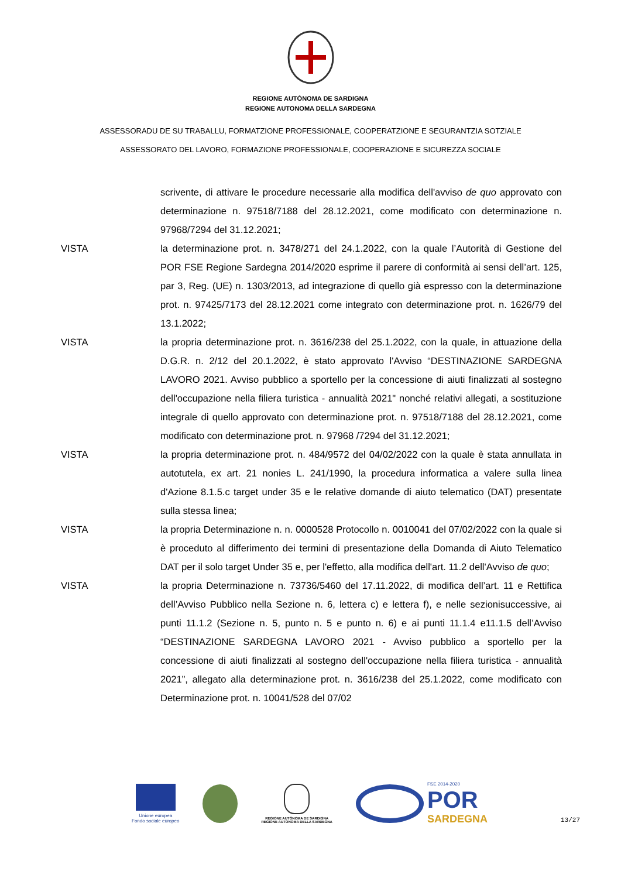REGIONE AUTÒNOMA DE SARDIGNA
REGIONE AUTONOMA DELLA SARDEGNA
ASSESSORADU DE SU TRABALLU, FORMATZIONE PROFESSIONALE, COOPERATZIONE E SEGURANTZIA SOTZIALE
ASSESSORATO DEL LAVORO, FORMAZIONE PROFESSIONALE, COOPERAZIONE E SICUREZZA SOCIALE
scrivente, di attivare le procedure necessarie alla modifica dell'avviso de quo approvato con determinazione n. 97518/7188 del 28.12.2021, come modificato con determinazione n. 97968/7294 del 31.12.2021;
VISTA la determinazione prot. n. 3478/271 del 24.1.2022, con la quale l’Autorità di Gestione del POR FSE Regione Sardegna 2014/2020 esprime il parere di conformità ai sensi dell’art. 125, par 3, Reg. (UE) n. 1303/2013, ad integrazione di quello già espresso con la determinazione prot. n. 97425/7173 del 28.12.2021 come integrato con determinazione prot. n. 1626/79 del 13.1.2022;
VISTA la propria determinazione prot. n. 3616/238 del 25.1.2022, con la quale, in attuazione della D.G.R. n. 2/12 del 20.1.2022, è stato approvato l'Avviso “DESTINAZIONE SARDEGNA LAVORO 2021. Avviso pubblico a sportello per la concessione di aiuti finalizzati al sostegno dell'occupazione nella filiera turistica - annualità 2021" nonché relativi allegati, a sostituzione integrale di quello approvato con determinazione prot. n. 97518/7188 del 28.12.2021, come modificato con determinazione prot. n. 97968 /7294 del 31.12.2021;
VISTA la propria determinazione prot. n. 484/9572 del 04/02/2022 con la quale è stata annullata in autotutela, ex art. 21 nonies L. 241/1990, la procedura informatica a valere sulla linea d'Azione 8.1.5.c target under 35 e le relative domande di aiuto telematico (DAT) presentate sulla stessa linea;
VISTA la propria Determinazione n. n. 0000528 Protocollo n. 0010041 del 07/02/2022 con la quale si è proceduto al differimento dei termini di presentazione della Domanda di Aiuto Telematico DAT per il solo target Under 35 e, per l'effetto, alla modifica dell'art. 11.2 dell'Avviso de quo;
VISTA la propria Determinazione n. 73736/5460 del 17.11.2022, di modifica dell’art. 11 e Rettifica dell’Avviso Pubblico nella Sezione n. 6, lettera c) e lettera f), e nelle sezionisuccessive, ai punti 11.1.2 (Sezione n. 5, punto n. 5 e punto n. 6) e ai punti 11.1.4 e11.1.5 dell’Avviso “DESTINAZIONE SARDEGNA LAVORO 2021 - Avviso pubblico a sportello per la concessione di aiuti finalizzati al sostegno dell'occupazione nella filiera turistica - annualità 2021”, allegato alla determinazione prot. n. 3616/238 del 25.1.2022, come modificato con Determinazione prot. n. 10041/528 del 07/02
Unione europea
Fondo sociale europeo
REGIONE AUTÒNOMA DE SARDIGNA
REGIONE AUTONOMA DELLA SARDEGNA
FSE 2014-2020
POR
SARDEGNA
13/27